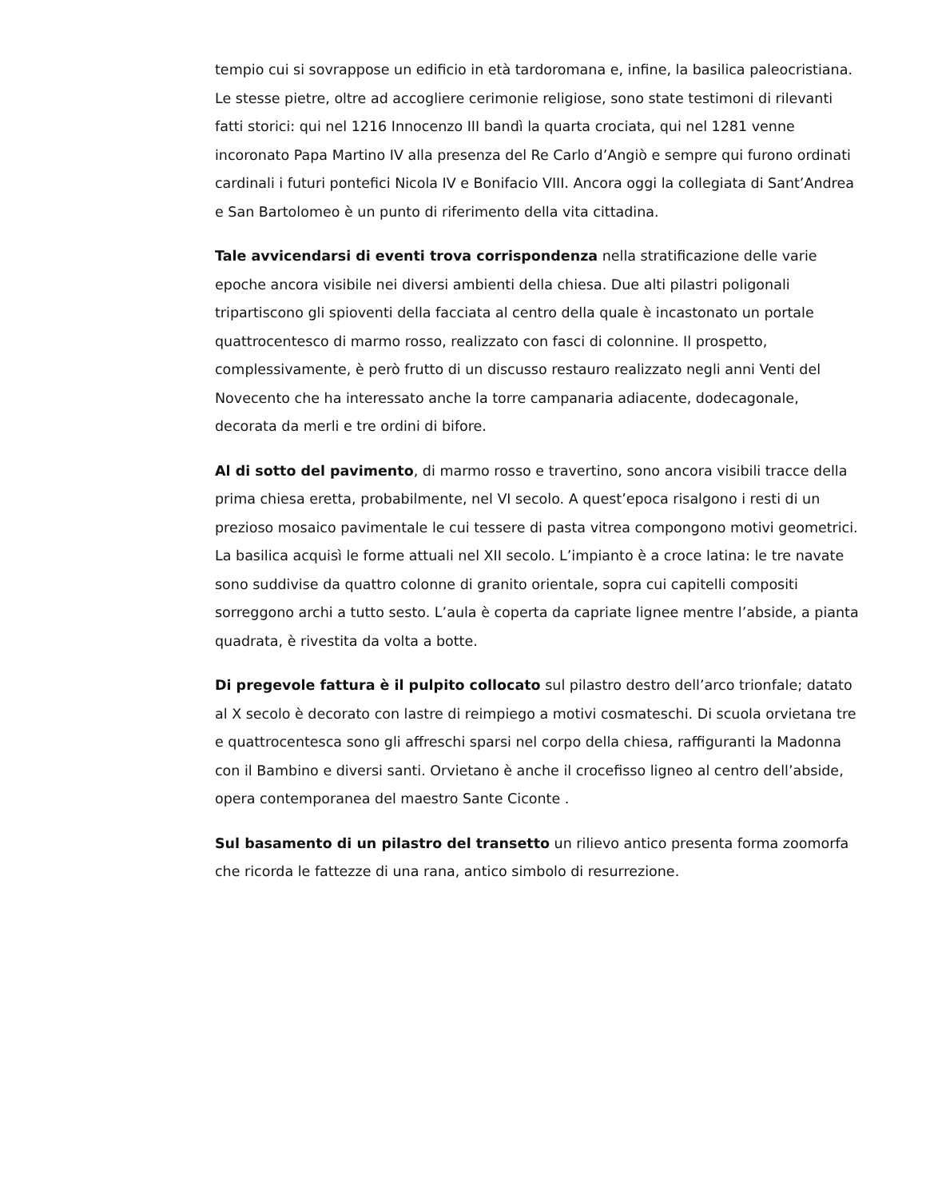tempio cui si sovrappose un edificio in età tardoromana e, infine, la basilica paleocristiana. Le stesse pietre, oltre ad accogliere cerimonie religiose, sono state testimoni di rilevanti fatti storici: qui nel 1216 Innocenzo III bandì la quarta crociata, qui nel 1281 venne incoronato Papa Martino IV alla presenza del Re Carlo d’Angiò e sempre qui furono ordinati cardinali i futuri pontefici Nicola IV e Bonifacio VIII. Ancora oggi la collegiata di Sant’Andrea e San Bartolomeo è un punto di riferimento della vita cittadina.
Tale avvicendarsi di eventi trova corrispondenza nella stratificazione delle varie epoche ancora visibile nei diversi ambienti della chiesa. Due alti pilastri poligonali tripartiscono gli spioventi della facciata al centro della quale è incastonato un portale quattrocentesco di marmo rosso, realizzato con fasci di colonnine. Il prospetto, complessivamente, è però frutto di un discusso restauro realizzato negli anni Venti del Novecento che ha interessato anche la torre campanaria adiacente, dodecagonale, decorata da merli e tre ordini di bifore.
Al di sotto del pavimento, di marmo rosso e travertino, sono ancora visibili tracce della prima chiesa eretta, probabilmente, nel VI secolo. A quest’epoca risalgono i resti di un prezioso mosaico pavimentale le cui tessere di pasta vitrea compongono motivi geometrici. La basilica acquisì le forme attuali nel XII secolo. L’impianto è a croce latina: le tre navate sono suddivise da quattro colonne di granito orientale, sopra cui capitelli compositi sorreggono archi a tutto sesto. L’aula è coperta da capriate lignee mentre l’abside, a pianta quadrata, è rivestita da volta a botte.
Di pregevole fattura è il pulpito collocato sul pilastro destro dell’arco trionfale; datato al X secolo è decorato con lastre di reimpiego a motivi cosmateschi. Di scuola orvietana tre e quattrocentesca sono gli affreschi sparsi nel corpo della chiesa, raffiguranti la Madonna con il Bambino e diversi santi. Orvietano è anche il crocefisso ligneo al centro dell’abside, opera contemporanea del maestro Sante Ciconte .
Sul basamento di un pilastro del transetto un rilievo antico presenta forma zoomorfa che ricorda le fattezze di una rana, antico simbolo di resurrezione.